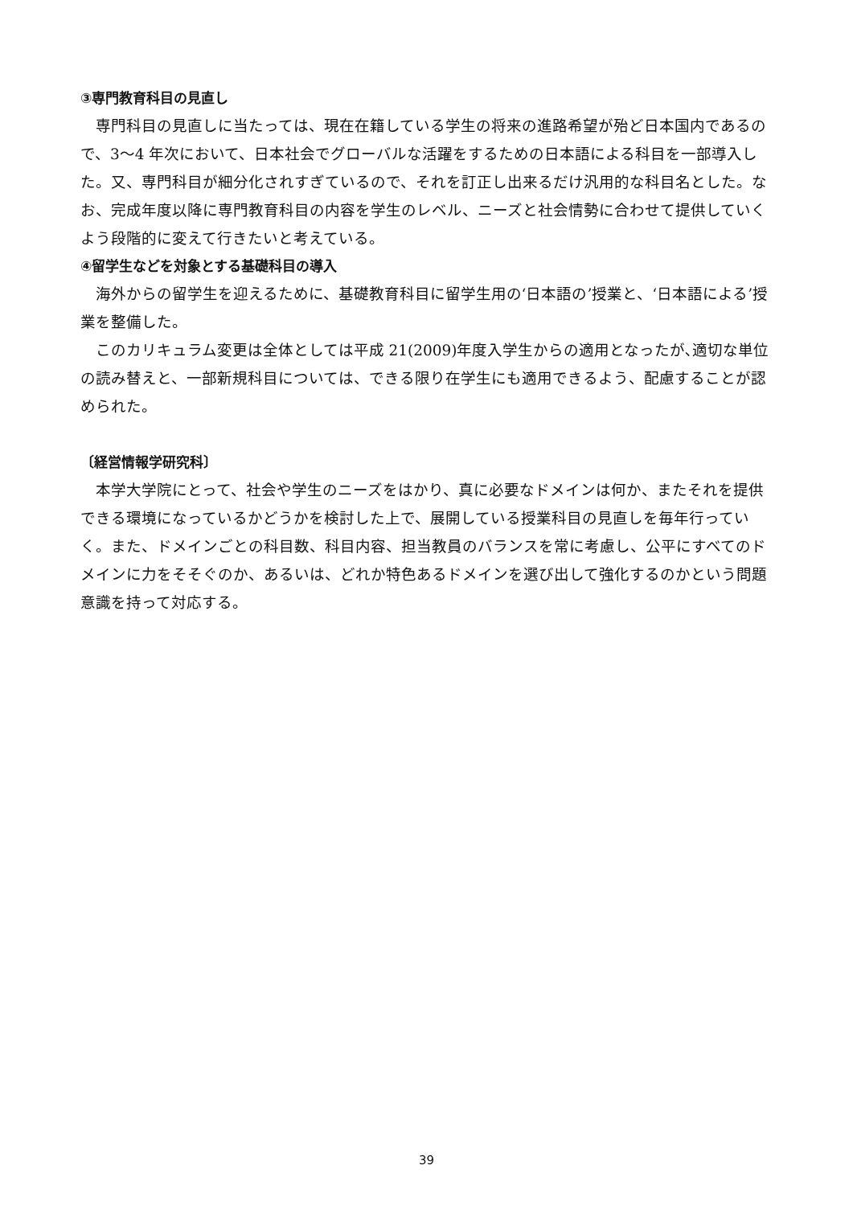③専門教育科目の見直し
専門科目の見直しに当たっては、現在在籍している学生の将来の進路希望が殆ど日本国内であるので、3〜4 年次において、日本社会でグローバルな活躍をするための日本語による科目を一部導入した。又、専門科目が細分化されすぎているので、それを訂正し出来るだけ汎用的な科目名とした。なお、完成年度以降に専門教育科目の内容を学生のレベル、ニーズと社会情勢に合わせて提供していくよう段階的に変えて行きたいと考えている。
④留学生などを対象とする基礎科目の導入
海外からの留学生を迎えるために、基礎教育科目に留学生用の‘日本語の’授業と、‘日本語による’授業を整備した。
このカリキュラム変更は全体としては平成 21(2009)年度入学生からの適用となったが､適切な単位の読み替えと、一部新規科目については、できる限り在学生にも適用できるよう、配慮することが認められた。
〔経営情報学研究科〕
本学大学院にとって、社会や学生のニーズをはかり、真に必要なドメインは何か、またそれを提供できる環境になっているかどうかを検討した上で、展開している授業科目の見直しを毎年行っていく。また、ドメインごとの科目数、科目内容、担当教員のバランスを常に考慮し、公平にすべてのドメインに力をそそぐのか、あるいは、どれか特色あるドメインを選び出して強化するのかという問題意識を持って対応する。
39